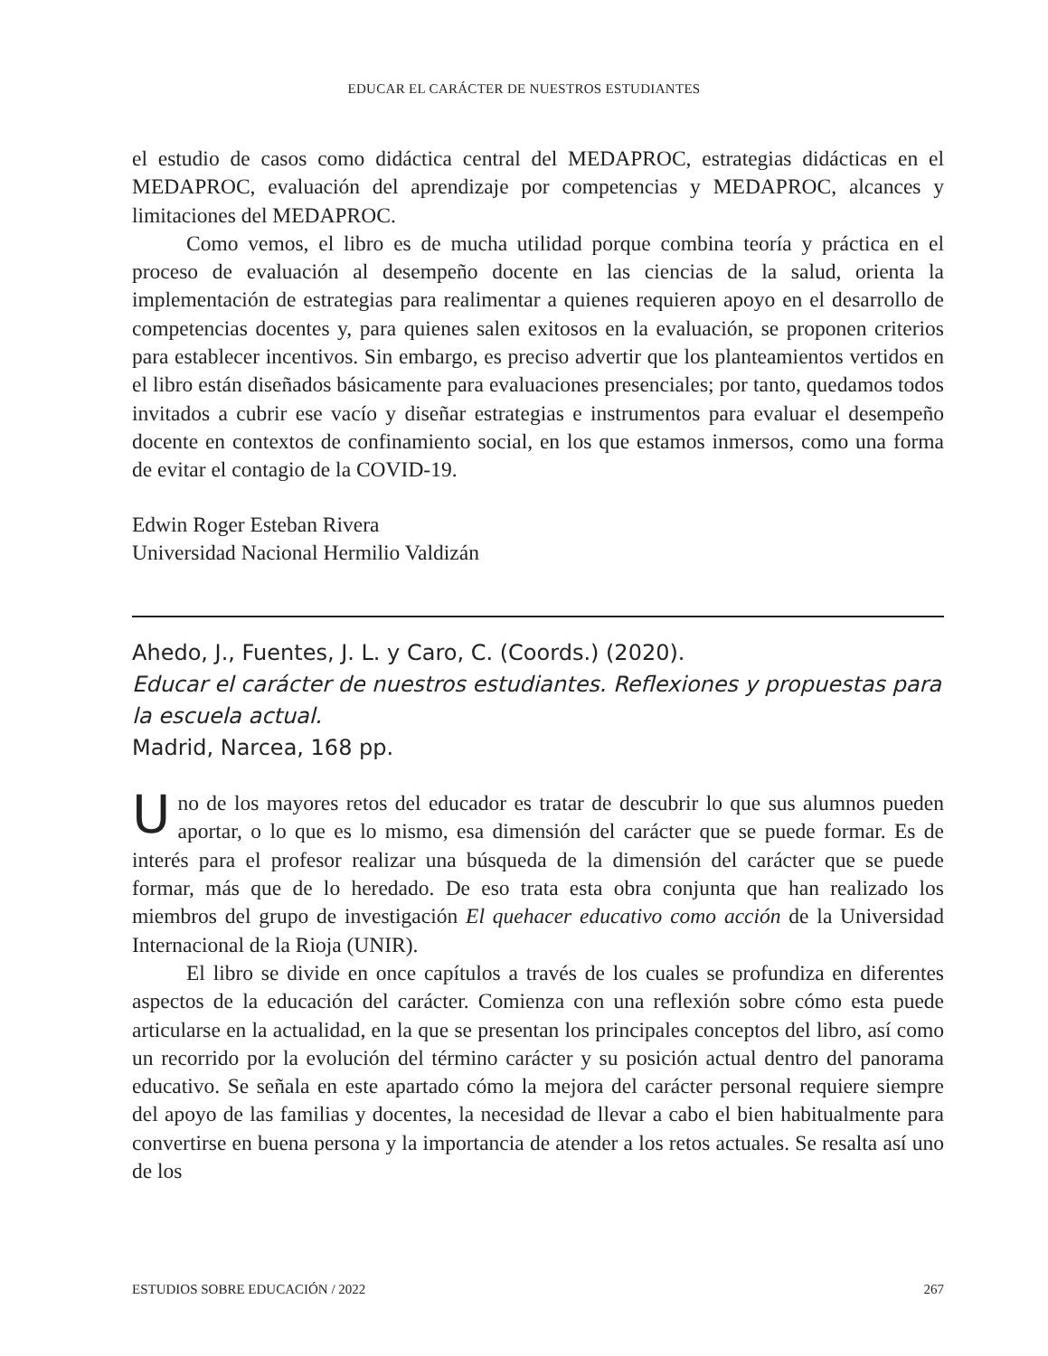EDUCAR EL CARÁCTER DE NUESTROS ESTUDIANTES
el estudio de casos como didáctica central del MEDAPROC, estrategias didácticas en el MEDAPROC, evaluación del aprendizaje por competencias y MEDAPROC, alcances y limitaciones del MEDAPROC.
Como vemos, el libro es de mucha utilidad porque combina teoría y práctica en el proceso de evaluación al desempeño docente en las ciencias de la salud, orienta la implementación de estrategias para realimentar a quienes requieren apoyo en el desarrollo de competencias docentes y, para quienes salen exitosos en la evaluación, se proponen criterios para establecer incentivos. Sin embargo, es preciso advertir que los planteamientos vertidos en el libro están diseñados básicamente para evaluaciones presenciales; por tanto, quedamos todos invitados a cubrir ese vacío y diseñar estrategias e instrumentos para evaluar el desempeño docente en contextos de confinamiento social, en los que estamos inmersos, como una forma de evitar el contagio de la COVID-19.
Edwin Roger Esteban Rivera
Universidad Nacional Hermilio Valdizán
Ahedo, J., Fuentes, J. L. y Caro, C. (Coords.) (2020).
Educar el carácter de nuestros estudiantes. Reflexiones y propuestas para la escuela actual.
Madrid, Narcea, 168 pp.
Uno de los mayores retos del educador es tratar de descubrir lo que sus alumnos pueden aportar, o lo que es lo mismo, esa dimensión del carácter que se puede formar. Es de interés para el profesor realizar una búsqueda de la dimensión del carácter que se puede formar, más que de lo heredado. De eso trata esta obra conjunta que han realizado los miembros del grupo de investigación El quehacer educativo como acción de la Universidad Internacional de la Rioja (UNIR).
El libro se divide en once capítulos a través de los cuales se profundiza en diferentes aspectos de la educación del carácter. Comienza con una reflexión sobre cómo esta puede articularse en la actualidad, en la que se presentan los principales conceptos del libro, así como un recorrido por la evolución del término carácter y su posición actual dentro del panorama educativo. Se señala en este apartado cómo la mejora del carácter personal requiere siempre del apoyo de las familias y docentes, la necesidad de llevar a cabo el bien habitualmente para convertirse en buena persona y la importancia de atender a los retos actuales. Se resalta así uno de los
ESTUDIOS SOBRE EDUCACIÓN / 2022 267